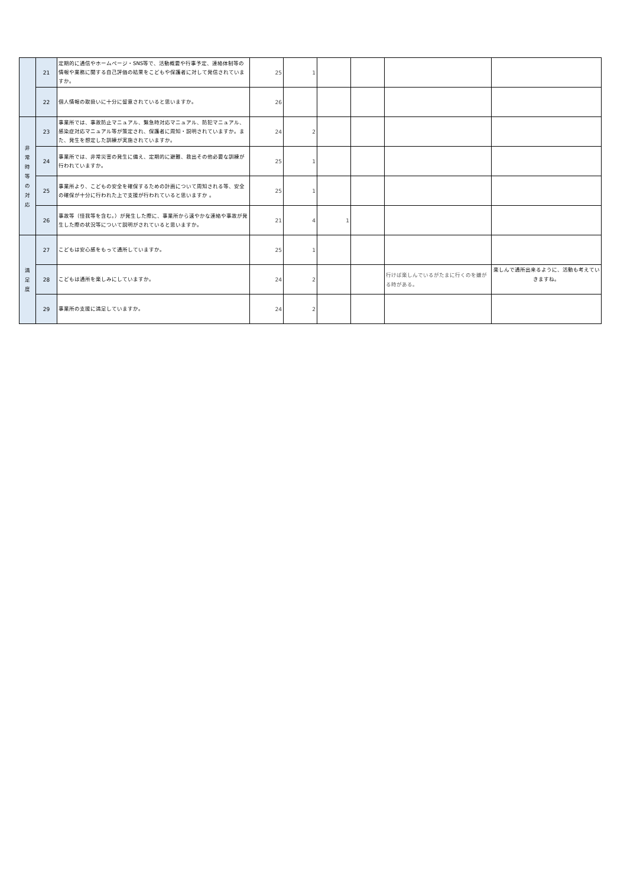| | 21 | 定期的に通信やホームページ・SNS等で、活動概要や行事予定、連絡体制等の情報や業務に関する自己評価の結果をこどもや保護者に対して発信されていますか。 | 25 | 1 | | | | |
| | 22 | 個人情報の取扱いに十分に留意されていると思いますか。 | 26 | | | | | |
| 非 常 時 等 の 対 応 | 23 | 事業所では、事故防止マニュアル、緊急時対応マニュアル、防犯マニュアル、感染症対応マニュアル等が策定され、保護者に周知・説明されていますか。また、発生を想定した訓練が実施されていますか。 | 24 | 2 | | | | |
| | 24 | 事業所では、非常災害の発生に備え、定期的に避難、救出その他必要な訓練が行われていますか。 | 25 | 1 | | | | |
| | 25 | 事業所より、こどもの安全を確保するための計画について周知される等、安全の確保が十分に行われた上で支援が行われていると思いますか 。 | 25 | 1 | | | | |
| | 26 | 事故等（怪我等を含む。）が発生した際に、事業所から速やかな連絡や事故が発生した際の状況等について説明がされていると思いますか。 | 21 | 4 | 1 | | | |
| 満 足 度 | 27 | こどもは安心感をもって通所していますか。 | 25 | 1 | | | | |
| | 28 | こどもは通所を楽しみにしていますか。 | 24 | 2 | | | 行けば楽しんでいるがたまに行くのを嫌がる時がある。 | 楽しんで通所出来るように、活動も考えていきますね。 |
| | 29 | 事業所の支援に満足していますか。 | 24 | 2 | | | | |